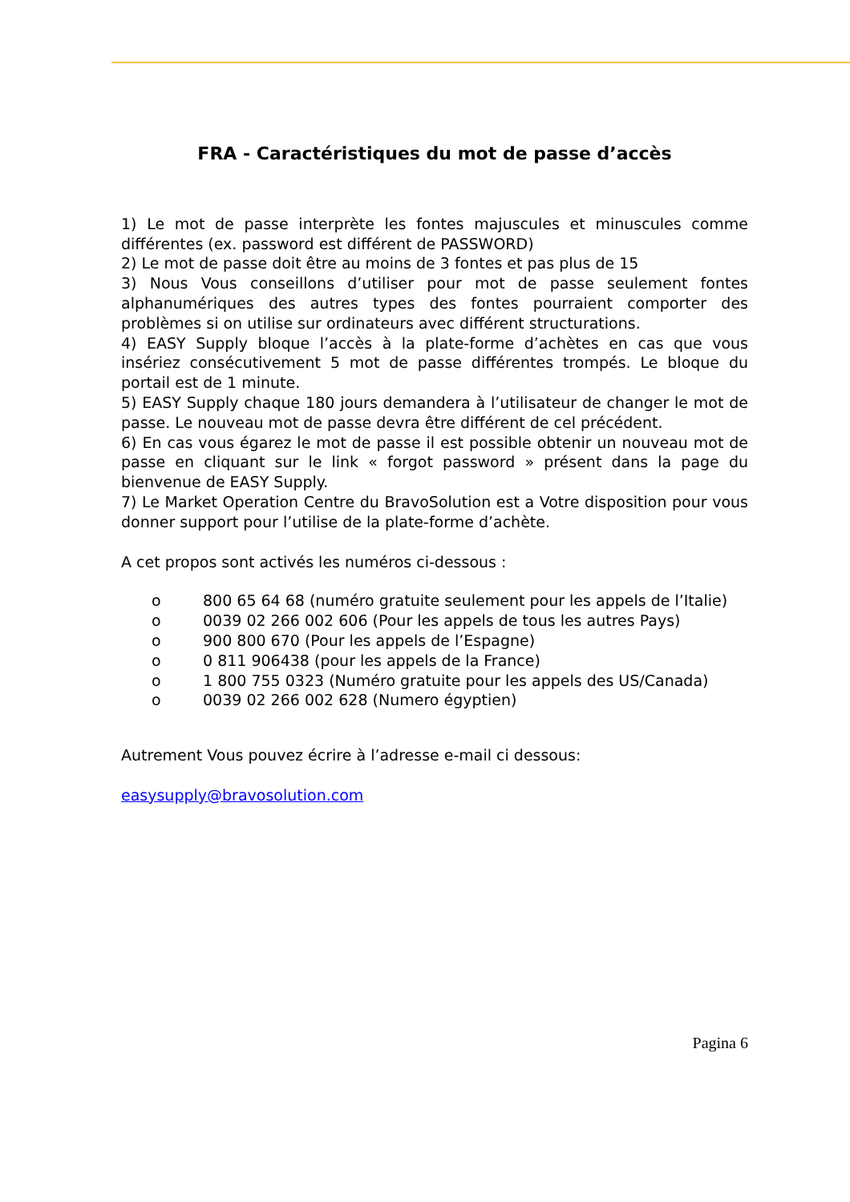FRA - Caractéristiques du mot de passe d’accès
1) Le mot de passe interprète les fontes majuscules et minuscules comme différentes (ex. password est différent de PASSWORD)
2) Le mot de passe doit être au moins de 3 fontes et pas plus de 15
3) Nous Vous conseillons d’utiliser pour mot de passe seulement fontes alphanumériques des autres types des fontes pourraient comporter des problèmes si on utilise sur ordinateurs avec différent structurations.
4) EASY Supply bloque l’accès à la plate-forme d’achètes en cas que vous insériez consécutivement 5 mot de passe différentes trompés. Le bloque du portail est de 1 minute.
5) EASY Supply chaque 180 jours demandera à l’utilisateur de changer le mot de passe. Le nouveau mot de passe devra être différent de cel précédent.
6) En cas vous égarez le mot de passe il est possible obtenir un nouveau mot de passe en cliquant sur le link « forgot password » présent dans la page du bienvenue de EASY Supply.
7) Le Market Operation Centre du BravoSolution est a Votre disposition pour vous donner support pour l’utilise de la plate-forme d’achète.
A cet propos sont activés les numéros ci-dessous :
o 800 65 64 68 (numéro gratuite seulement pour les appels de l’Italie)
o 0039 02 266 002 606 (Pour les appels de tous les autres Pays)
o 900 800 670 (Pour les appels de l’Espagne)
o 0 811 906438 (pour les appels de la France)
o 1 800 755 0323 (Numéro gratuite pour les appels des US/Canada)
o 0039 02 266 002 628 (Numero égyptien)
Autrement Vous pouvez écrire à l’adresse e-mail ci dessous:
easysupply@bravosolution.com
Pagina 6